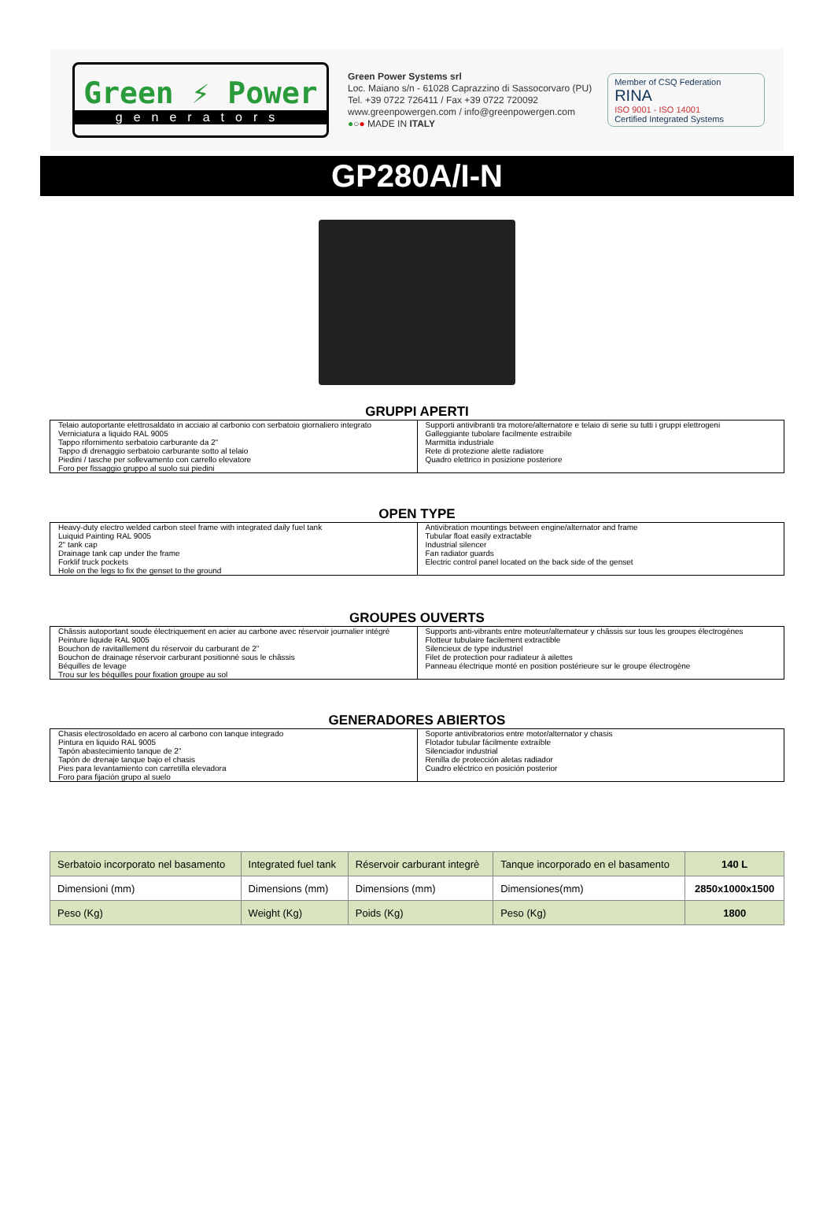Green ⚡ Power
generators
Green Power Systems srl
Loc. Maiano s/n - 61028 Caprazzino di Sassocorvaro (PU)
Tel. +39 0722 726411 / Fax +39 0722 720092
www.greenpowergen.com / info@greenpowergen.com
●○● MADE IN ITALY
Member of CSQ Federation
RINA
ISO 9001 - ISO 14001
Certified Integrated Systems
GP280A/I-N
GRUPPI APERTI
| Telaio autoportante elettrosaldato in acciaio al carbonio con serbatoio giornaliero integrato | Supporti antivibranti tra motore/alternatore e telaio di serie su tutti i gruppi elettrogeni |
| Verniciatura a liquido RAL 9005 | Galleggiante tubolare facilmente estraibile |
| Tappo rifornimento serbatoio carburante da 2" | Marmitta industriale |
| Tappo di drenaggio serbatoio carburante sotto al telaio | Rete di protezione alette radiatore |
| Piedini / tasche per sollevamento con carrello elevatore | Quadro elettrico in posizione posteriore |
| Foro per fissaggio gruppo al suolo sui piedini | |
OPEN TYPE
| Heavy-duty electro welded carbon steel frame with integrated daily fuel tank | Antivibration mountings between engine/alternator and frame |
| Luiquid Painting RAL 9005 | Tubular float easily extractable |
| 2" tank cap | Industrial silencer |
| Drainage tank cap under the frame | Fan radiator guards |
| Forklif truck pockets | Electric control panel located on the back side of the genset |
| Hole on the legs to fix the genset to the ground | |
GROUPES OUVERTS
| Châssis autoportant soude électriquement en acier au carbone avec réservoir journalier intégré | Supports anti-vibrants entre moteur/alternateur y châssis sur tous les groupes électrogènes |
| Peinture liquide RAL 9005 | Flotteur tubulaire facilement extractible |
| Bouchon de ravitaillement du réservoir du carburant de 2" | Silencieux de type industriel |
| Bouchon de drainage réservoir carburant positionné sous le châssis | Filet de protection pour radiateur à ailettes |
| Béquilles de levage | Panneau électrique monté en position postérieure sur le groupe électrogène |
| Trou sur les béquilles pour fixation groupe au sol | |
GENERADORES ABIERTOS
| Chasis electrosoldado en acero al carbono con tanque integrado | Soporte antivibratorios entre motor/alternator y chasis |
| Pintura en liquido RAL 9005 | Flotador tubular fácilmente extraíble |
| Tapón abastecimiento tanque de 2" | Silenciador industrial |
| Tapón de drenaje tanque bajo el chasis | Renilla de protección aletas radiador |
| Pies para levantamiento con carretilla elevadora | Cuadro eléctrico en posición posterior |
| Foro para fijación grupo al suelo | |
| Serbatoio incorporato nel basamento | Integrated fuel tank | Réservoir carburant integrè | Tanque incorporado en el basamento | 140 L |
| Dimensioni (mm) | Dimensions (mm) | Dimensions (mm) | Dimensiones(mm) | 2850x1000x1500 |
| Peso (Kg) | Weight (Kg) | Poids (Kg) | Peso (Kg) | 1800 |